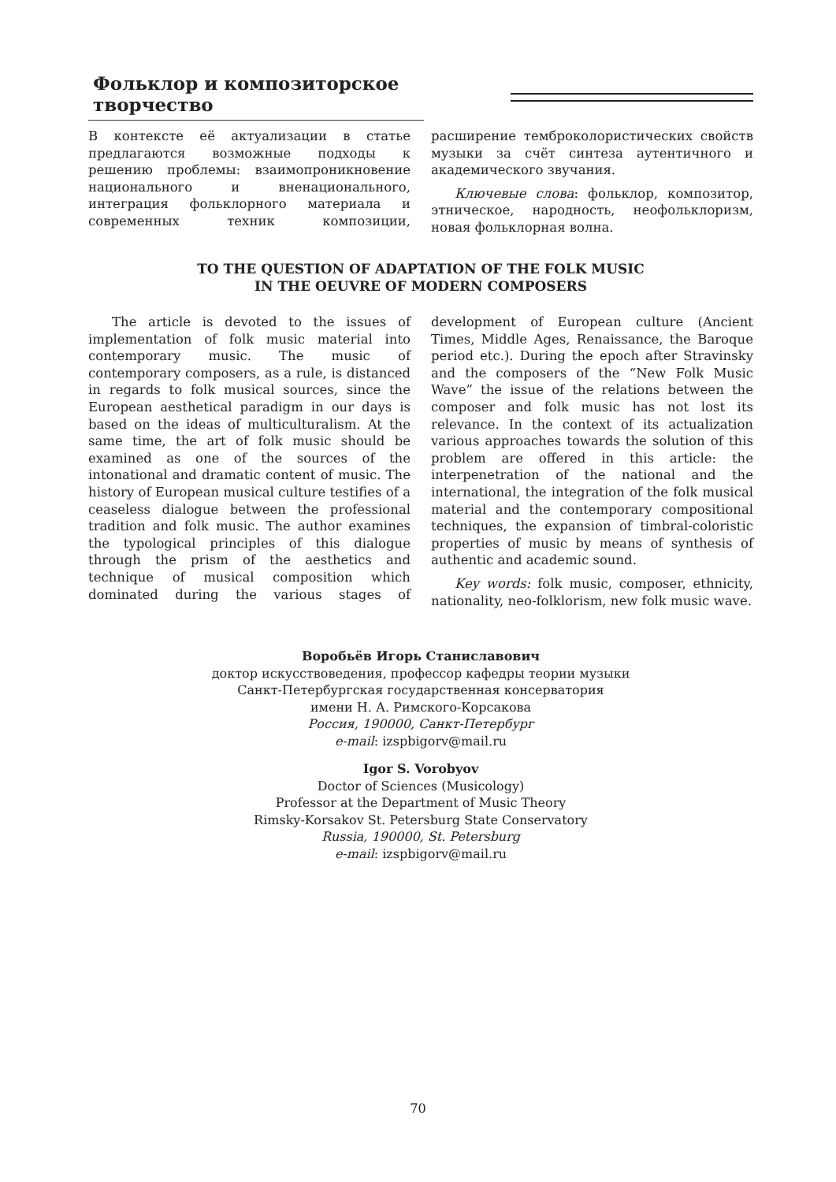Фольклор и композиторское творчество
В контексте её актуализации в статье предлагаются возможные подходы к решению проблемы: взаимопроникновение национального и вненационального, интеграция фольклорного материала и современных техник композиции, расширение темброколористических свойств музыки за счёт синтеза аутентичного и академического звучания.
Ключевые слова: фольклор, композитор, этническое, народность, неофольклоризм, новая фольклорная волна.
TO THE QUESTION OF ADAPTATION OF THE FOLK MUSIC
IN THE OEUVRE OF MODERN COMPOSERS
The article is devoted to the issues of implementation of folk music material into contemporary music. The music of contemporary composers, as a rule, is distanced in regards to folk musical sources, since the European aesthetical paradigm in our days is based on the ideas of multiculturalism. At the same time, the art of folk music should be examined as one of the sources of the intonational and dramatic content of music. The history of European musical culture testifies of a ceaseless dialogue between the professional tradition and folk music. The author examines the typological principles of this dialogue through the prism of the aesthetics and technique of musical composition which dominated during the various stages of development of European culture (Ancient Times, Middle Ages, Renaissance, the Baroque period etc.). During the epoch after Stravinsky and the composers of the “New Folk Music Wave” the issue of the relations between the composer and folk music has not lost its relevance. In the context of its actualization various approaches towards the solution of this problem are offered in this article: the interpenetration of the national and the international, the integration of the folk musical material and the contemporary compositional techniques, the expansion of timbral-coloristic properties of music by means of synthesis of authentic and academic sound.
Key words: folk music, composer, ethnicity, nationality, neo-folklorism, new folk music wave.
Воробьёв Игорь Станиславович
доктор искусствоведения, профессор кафедры теории музыки
Санкт-Петербургская государственная консерватория
имени Н. А. Римского-Корсакова
Россия, 190000, Санкт-Петербург
e-mail: izspbigorv@mail.ru
Igor S. Vorobyov
Doctor of Sciences (Musicology)
Professor at the Department of Music Theory
Rimsky-Korsakov St. Petersburg State Conservatory
Russia, 190000, St. Petersburg
e-mail: izspbigorv@mail.ru
70